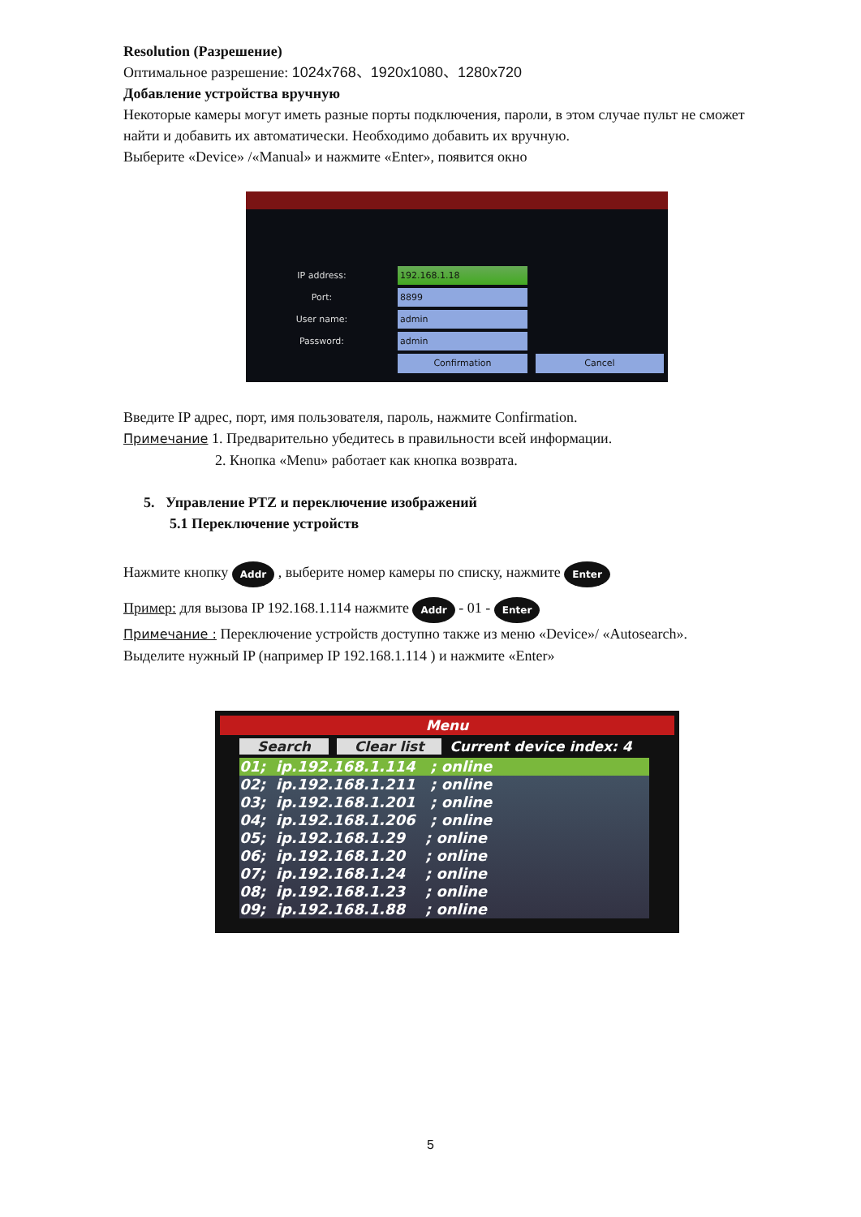Resolution (Разрешение)
Оптимальное разрешение: 1024x768、1920x1080、1280x720
Добавление устройства вручную
Некоторые камеры могут иметь разные порты подключения, пароли, в этом случае пульт не сможет найти и добавить их автоматически. Необходимо добавить их вручную.
Выберите «Device» /«Manual» и нажмите «Enter», появится окно
IP address: 192.168.1.18
Port: 8899
User name: admin
Password: admin
Confirmation Cancel
Введите IP адрес, порт, имя пользователя, пароль, нажмите Confirmation.
Примечание 1. Предварительно убедитесь в правильности всей информации.
2. Кнопка «Menu» работает как кнопка возврата.
5. Управление PTZ и переключение изображений
5.1 Переключение устройств
Нажмите кнопку Addr , выберите номер камеры по списку, нажмите Enter
Пример: для вызова IP 192.168.1.114 нажмите Addr - 01 - Enter
Примечание : Переключение устройств доступно также из меню «Device»/ «Autosearch».
Выделите нужный IP (например IP 192.168.1.114 ) и нажмите «Enter»
Menu
Search Clear list Current device index: 4
01; ip.192.168.1.114 ; online
02; ip.192.168.1.211 ; online
03; ip.192.168.1.201 ; online
04; ip.192.168.1.206 ; online
05; ip.192.168.1.29 ; online
06; ip.192.168.1.20 ; online
07; ip.192.168.1.24 ; online
08; ip.192.168.1.23 ; online
09; ip.192.168.1.88 ; online
5